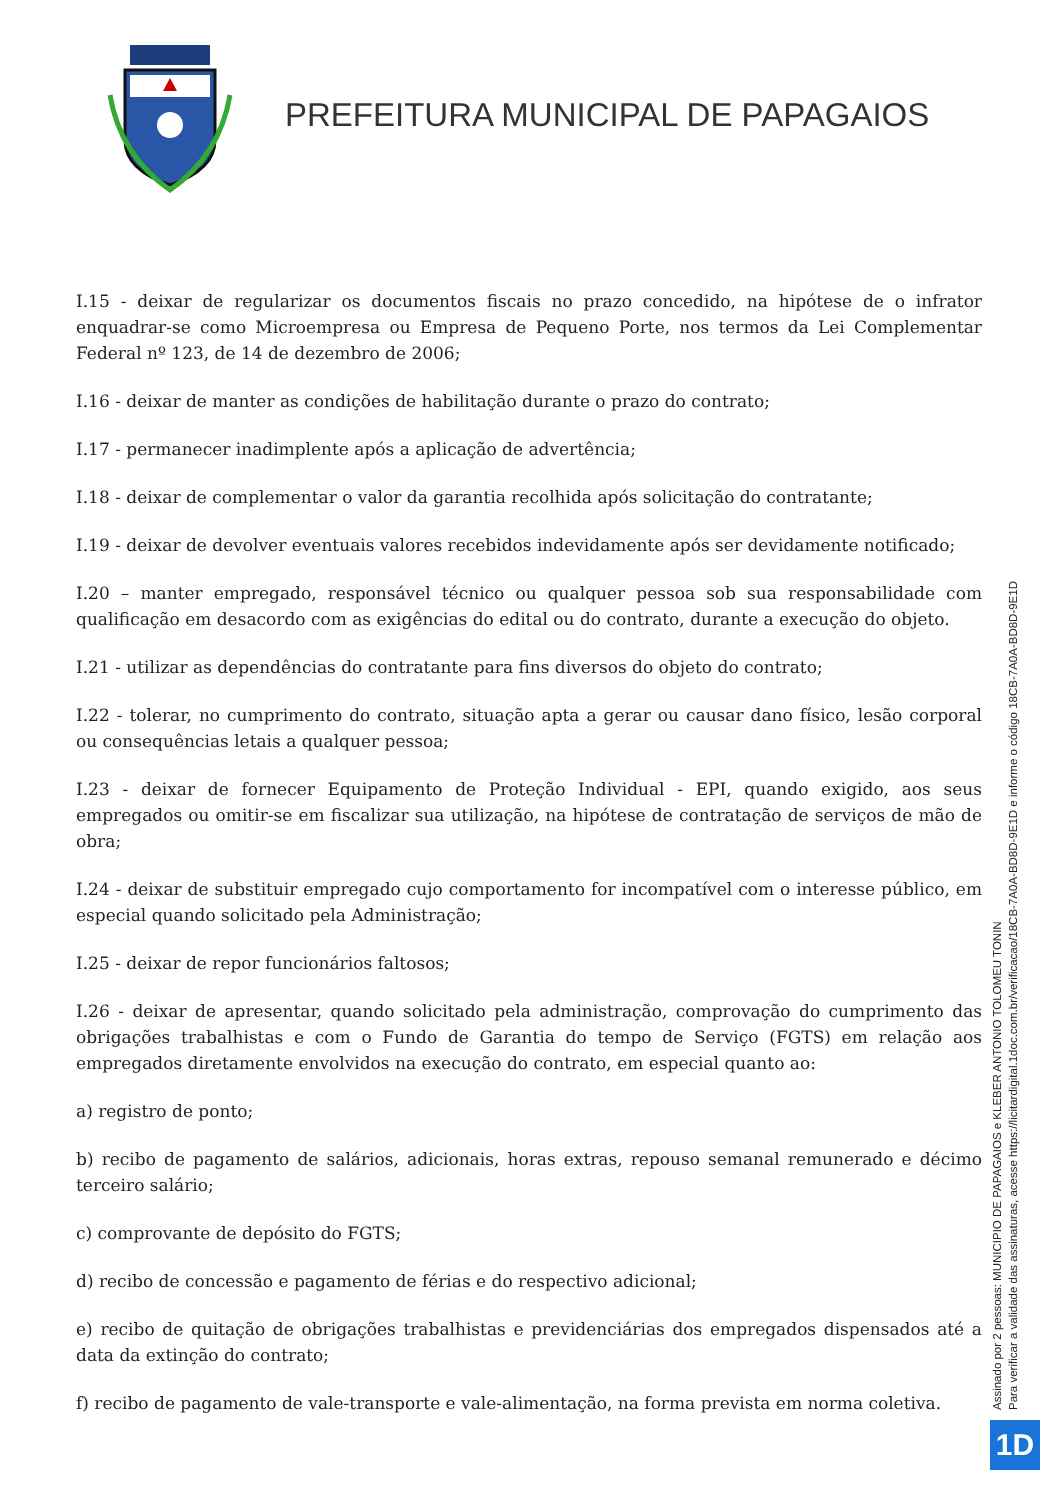PREFEITURA MUNICIPAL DE PAPAGAIOS
I.15 - deixar de regularizar os documentos fiscais no prazo concedido, na hipótese de o infrator enquadrar-se como Microempresa ou Empresa de Pequeno Porte, nos termos da Lei Complementar Federal nº 123, de 14 de dezembro de 2006;
I.16 - deixar de manter as condições de habilitação durante o prazo do contrato;
I.17 - permanecer inadimplente após a aplicação de advertência;
I.18 - deixar de complementar o valor da garantia recolhida após solicitação do contratante;
I.19 - deixar de devolver eventuais valores recebidos indevidamente após ser devidamente notificado;
I.20 – manter empregado, responsável técnico ou qualquer pessoa sob sua responsabilidade com qualificação em desacordo com as exigências do edital ou do contrato, durante a execução do objeto.
I.21 - utilizar as dependências do contratante para fins diversos do objeto do contrato;
I.22 - tolerar, no cumprimento do contrato, situação apta a gerar ou causar dano físico, lesão corporal ou consequências letais a qualquer pessoa;
I.23 - deixar de fornecer Equipamento de Proteção Individual - EPI, quando exigido, aos seus empregados ou omitir-se em fiscalizar sua utilização, na hipótese de contratação de serviços de mão de obra;
I.24 - deixar de substituir empregado cujo comportamento for incompatível com o interesse público, em especial quando solicitado pela Administração;
I.25 - deixar de repor funcionários faltosos;
I.26 - deixar de apresentar, quando solicitado pela administração, comprovação do cumprimento das obrigações trabalhistas e com o Fundo de Garantia do tempo de Serviço (FGTS) em relação aos empregados diretamente envolvidos na execução do contrato, em especial quanto ao:
a) registro de ponto;
b) recibo de pagamento de salários, adicionais, horas extras, repouso semanal remunerado e décimo terceiro salário;
c) comprovante de depósito do FGTS;
d) recibo de concessão e pagamento de férias e do respectivo adicional;
e) recibo de quitação de obrigações trabalhistas e previdenciárias dos empregados dispensados até a data da extinção do contrato;
f) recibo de pagamento de vale-transporte e vale-alimentação, na forma prevista em norma coletiva.
Assinado por 2 pessoas: MUNICIPIO DE PAPAGAIOS e KLEBER ANTONIO TOLOMEU TONIN
Para verificar a validade das assinaturas, acesse https://licitardigital.1doc.com.br/verificacao/18CB-7A0A-BD8D-9E1D e informe o código 18CB-7A0A-BD8D-9E1D
1D